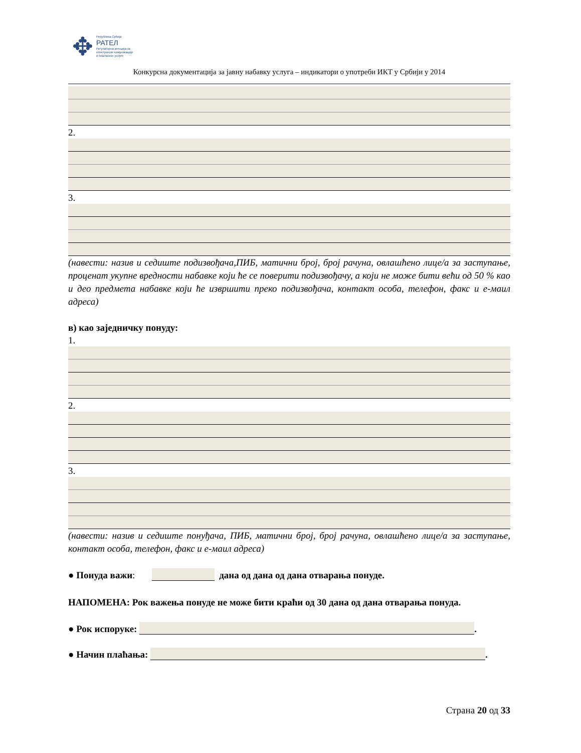✥
Република Србија
РАТЕЛ
Регулаторна агенција за
електронске комуникације
и поштанске услуге
Конкурсна документација за јавну набавку услуга – индикатори о употреби ИКТ у Србији у 2014
2.
3.
(навести: назив и седиште подизвођача,ПИБ, матични број, број рачуна, овлашћено лице/а за заступање, проценат укупне вредности набавке који ће се поверити подизвођачу, а који не може бити већи од 50 % као и део предмета набавке који ће извршити преко подизвођача, контакт особа, телефон, факс и е-маил адреса)
в) као заједничку понуду:
1.
2.
3.
(навести: назив и седиште понуђача, ПИБ, матични број, број рачуна, овлашћено лице/а за заступање, контакт особа, телефон, факс и е-маил адреса)
● Понуда важи: дана од дана од дана отварања понуде.
НАПОМЕНА: Рок важења понуде не може бити краћи од 30 дана од дана отварања понуда.
● Рок испоруке: .
● Начин плаћања: .
Страна 20 од 33